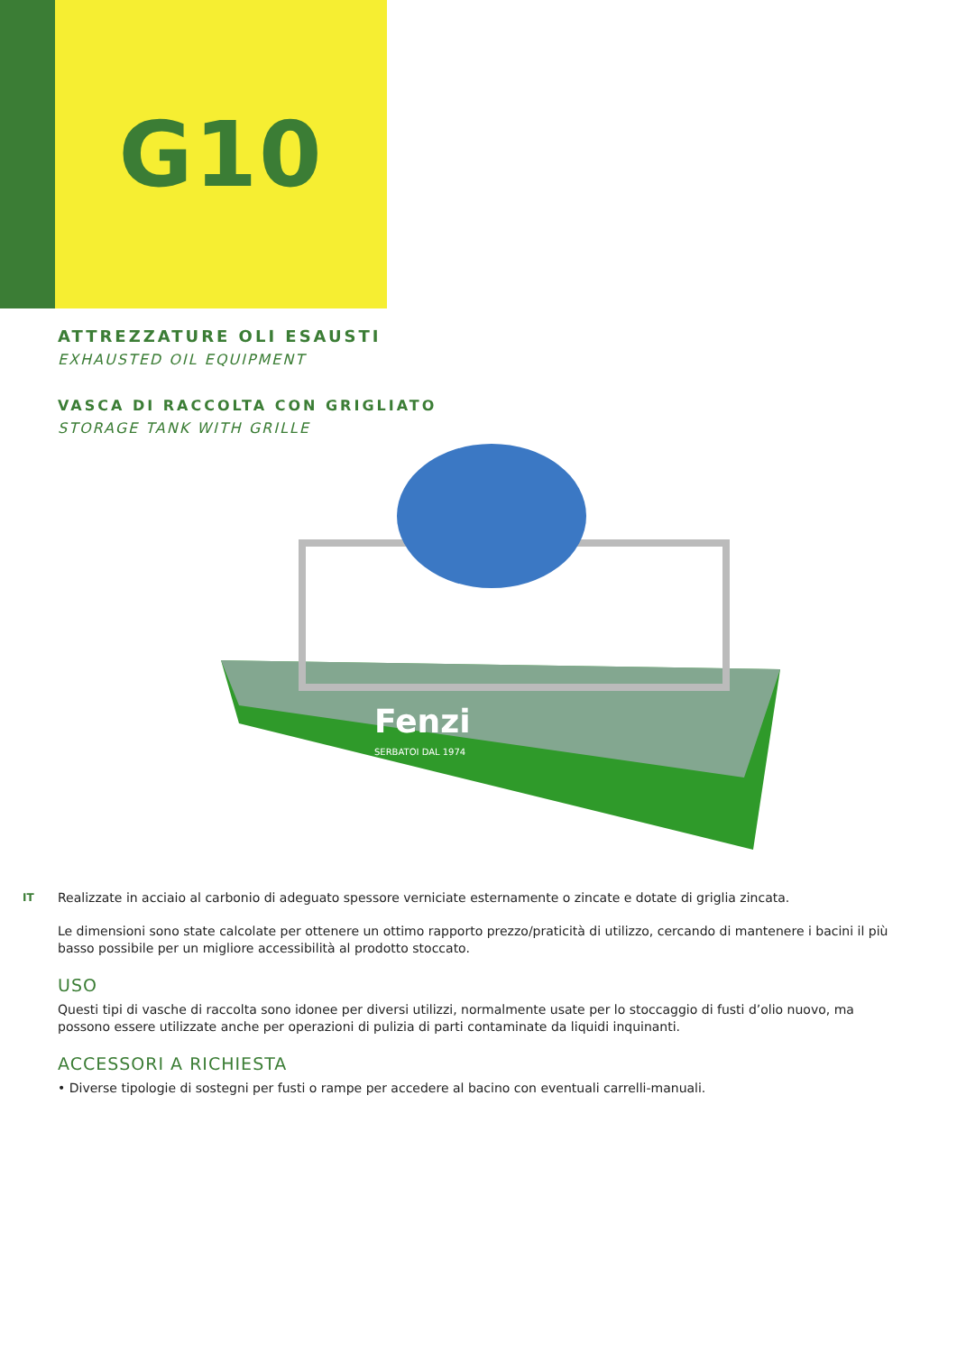G10
ATTREZZATURE OLI ESAUSTI
EXHAUSTED OIL EQUIPMENT
VASCA DI RACCOLTA CON GRIGLIATO
STORAGE TANK WITH GRILLE
Fenzi
SERBATOI DAL 1974
IT
Realizzate in acciaio al carbonio di adeguato spessore verniciate esternamente o zincate e dotate di griglia zincata.
Le dimensioni sono state calcolate per ottenere un ottimo rapporto prezzo/praticità di utilizzo, cercando di mantenere i bacini il più basso possibile per un migliore accessibilità al prodotto stoccato.
USO
Questi tipi di vasche di raccolta sono idonee per diversi utilizzi, normalmente usate per lo stoccaggio di fusti d’olio nuovo, ma possono essere utilizzate anche per operazioni di pulizia di parti contaminate da liquidi inquinanti.
ACCESSORI A RICHIESTA
• Diverse tipologie di sostegni per fusti o rampe per accedere al bacino con eventuali carrelli-manuali.